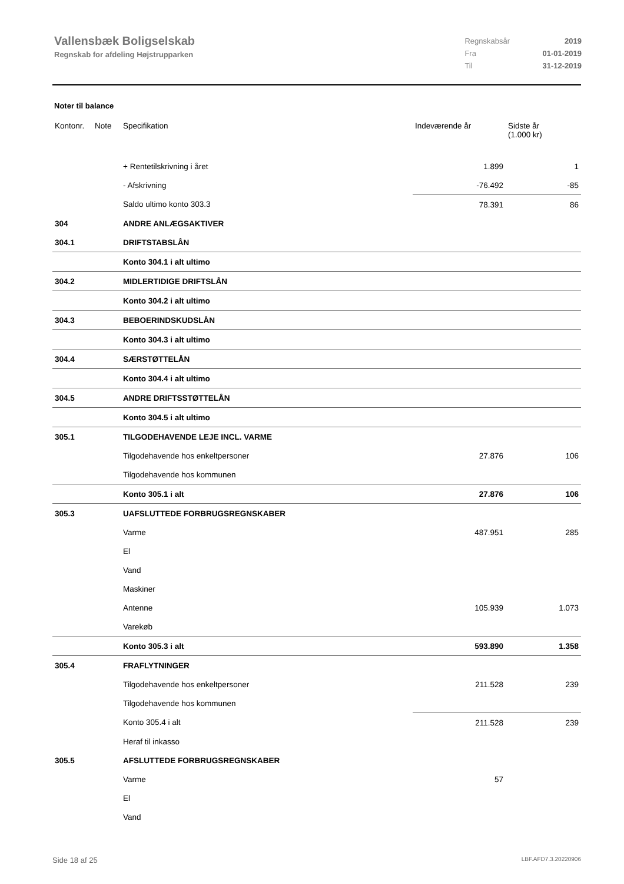Vallensbæk Boligselskab
Regnskab for afdeling Højstrupparken
| Regnskabsår | 2019 |
| Fra | 01-01-2019 |
| Til | 31-12-2019 |
Noter til balance
| Kontonr. | Note | Specifikation | Indeværende år | Sidste år (1.000 kr) |
| --- | --- | --- | --- | --- |
| | | + Rentetilskrivning i året | 1.899 | 1 |
| | | - Afskrivning | -76.492 | -85 |
| | | Saldo ultimo konto 303.3 | 78.391 | 86 |
| 304 | | ANDRE ANLÆGSAKTIVER | | |
| 304.1 | | DRIFTSTABSLÅN | | |
| | | Konto 304.1 i alt ultimo | | |
| 304.2 | | MIDLERTIDIGE DRIFTSLÅN | | |
| | | Konto 304.2 i alt ultimo | | |
| 304.3 | | BEBOERINDSKUDSLÅN | | |
| | | Konto 304.3 i alt ultimo | | |
| 304.4 | | SÆRSTØTTELÅN | | |
| | | Konto 304.4 i alt ultimo | | |
| 304.5 | | ANDRE DRIFTSSTØTTELÅN | | |
| | | Konto 304.5 i alt ultimo | | |
| 305.1 | | TILGODEHAVENDE LEJE INCL. VARME | | |
| | | Tilgodehavende hos enkeltpersoner | 27.876 | 106 |
| | | Tilgodehavende hos kommunen | | |
| | | Konto 305.1 i alt | 27.876 | 106 |
| 305.3 | | UAFSLUTTEDE FORBRUGSREGNSKABER | | |
| | | Varme | 487.951 | 285 |
| | | El | | |
| | | Vand | | |
| | | Maskiner | | |
| | | Antenne | 105.939 | 1.073 |
| | | Varekøb | | |
| | | Konto 305.3 i alt | 593.890 | 1.358 |
| 305.4 | | FRAFLYTNINGER | | |
| | | Tilgodehavende hos enkeltpersoner | 211.528 | 239 |
| | | Tilgodehavende hos kommunen | | |
| | | Konto 305.4 i alt | 211.528 | 239 |
| | | Heraf til inkasso | | |
| 305.5 | | AFSLUTTEDE FORBRUGSREGNSKABER | | |
| | | Varme | 57 | |
| | | El | | |
| | | Vand | | |
Side 18 af 25 LBF.AFD7.3.20220906